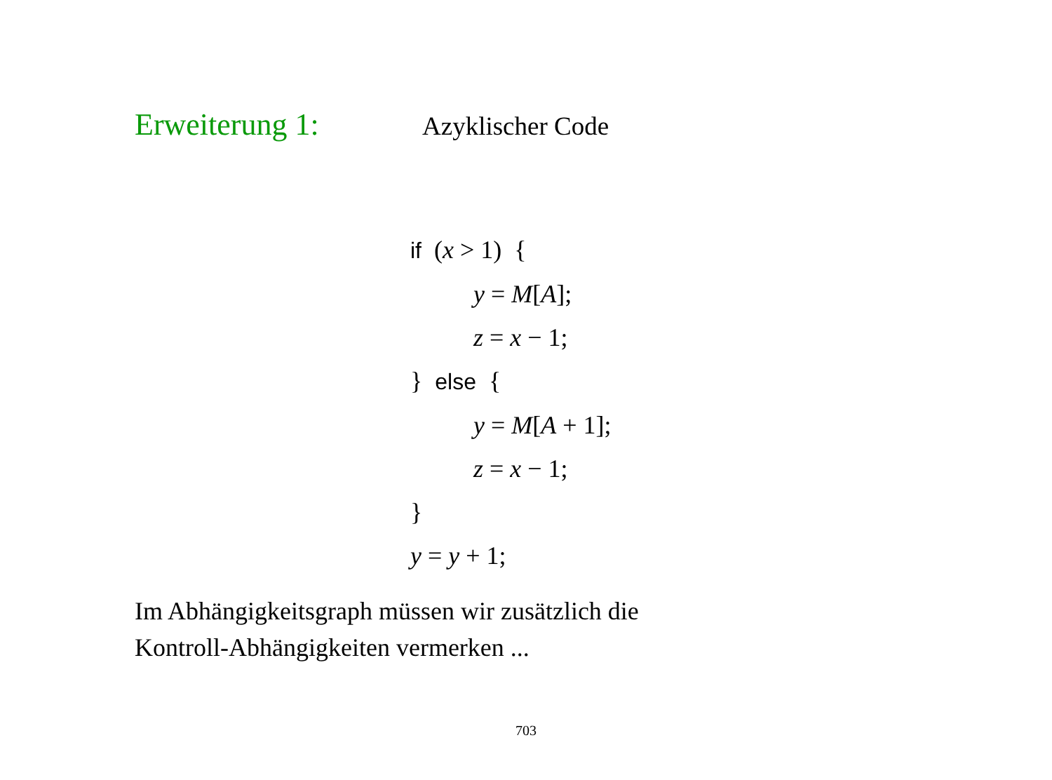Erweiterung 1: Azyklischer Code
if (x > 1) {
y = M[A];
z = x − 1;
} else {
y = M[A + 1];
z = x − 1;
}
y = y + 1;
Im Abhängigkeitsgraph müssen wir zusätzlich die
Kontroll-Abhängigkeiten vermerken ...
703